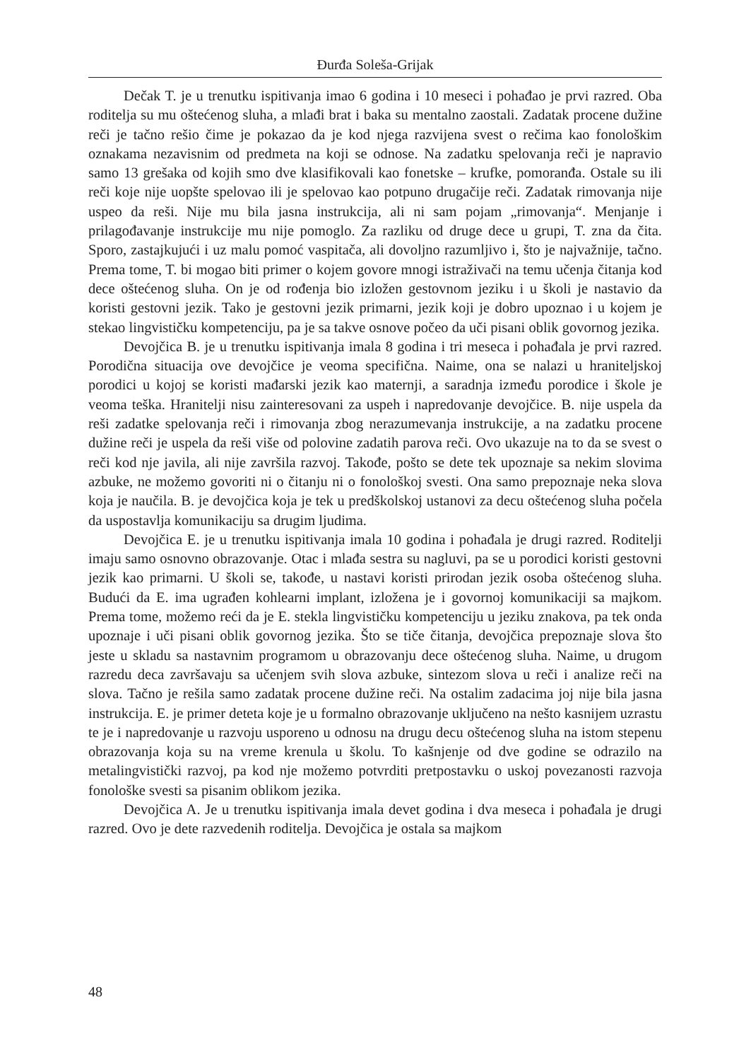Đurđa Soleša-Grijak
Dečak T. je u trenutku ispitivanja imao 6 godina i 10 meseci i pohađao je prvi razred. Oba roditelja su mu oštećenog sluha, a mlađi brat i baka su mentalno zaostali. Zadatak procene dužine reči je tačno rešio čime je pokazao da je kod njega razvijena svest o rečima kao fonološkim oznakama nezavisnim od predmeta na koji se odnose. Na zadatku spelovanja reči je napravio samo 13 grešaka od kojih smo dve klasifikovali kao fonetske – krufke, pomoranđa. Ostale su ili reči koje nije uopšte spelovao ili je spelovao kao potpuno drugačije reči. Zadatak rimovanja nije uspeo da reši. Nije mu bila jasna instrukcija, ali ni sam pojam „rimovanja“. Menjanje i prilagođavanje instrukcije mu nije pomoglo. Za razliku od druge dece u grupi, T. zna da čita. Sporo, zastajkujući i uz malu pomoć vaspitača, ali dovoljno razumljivo i, što je najvažnije, tačno. Prema tome, T. bi mogao biti primer o kojem govore mnogi istraživači na temu učenja čitanja kod dece oštećenog sluha. On je od rođenja bio izložen gestovnom jeziku i u školi je nastavio da koristi gestovni jezik. Tako je gestovni jezik primarni, jezik koji je dobro upoznao i u kojem je stekao lingvističku kompetenciju, pa je sa takve osnove počeo da uči pisani oblik govornog jezika.
Devojčica B. je u trenutku ispitivanja imala 8 godina i tri meseca i pohađala je prvi razred. Porodična situacija ove devojčice je veoma specifična. Naime, ona se nalazi u hraniteljskoj porodici u kojoj se koristi mađarski jezik kao maternji, a saradnja između porodice i škole je veoma teška. Hranitelji nisu zainteresovani za uspeh i napredovanje devojčice. B. nije uspela da reši zadatke spelovanja reči i rimovanja zbog nerazumevanja instrukcije, a na zadatku procene dužine reči je uspela da reši više od polovine zadatih parova reči. Ovo ukazuje na to da se svest o reči kod nje javila, ali nije završila razvoj. Takođe, pošto se dete tek upoznaje sa nekim slovima azbuke, ne možemo govoriti ni o čitanju ni o fonološkoj svesti. Ona samo prepoznaje neka slova koja je naučila. B. je devojčica koja je tek u predškolskoj ustanovi za decu oštećenog sluha počela da uspostavlja komunikaciju sa drugim ljudima.
Devojčica E. je u trenutku ispitivanja imala 10 godina i pohađala je drugi razred. Roditelji imaju samo osnovno obrazovanje. Otac i mlađa sestra su nagluvi, pa se u porodici koristi gestovni jezik kao primarni. U školi se, takođe, u nastavi koristi prirodan jezik osoba oštećenog sluha. Budući da E. ima ugrađen kohlearni implant, izložena je i govornoj komunikaciji sa majkom. Prema tome, možemo reći da je E. stekla lingvističku kompetenciju u jeziku znakova, pa tek onda upoznaje i uči pisani oblik govornog jezika. Što se tiče čitanja, devojčica prepoznaje slova što jeste u skladu sa nastavnim programom u obrazovanju dece oštećenog sluha. Naime, u drugom razredu deca završavaju sa učenjem svih slova azbuke, sintezom slova u reči i analize reči na slova. Tačno je rešila samo zadatak procene dužine reči. Na ostalim zadacima joj nije bila jasna instrukcija. E. je primer deteta koje je u formalno obrazovanje uključeno na nešto kasnijem uzrastu te je i napredovanje u razvoju usporeno u odnosu na drugu decu oštećenog sluha na istom stepenu obrazovanja koja su na vreme krenula u školu. To kašnjenje od dve godine se odrazilo na metalingvistički razvoj, pa kod nje možemo potvrditi pretpostavku o uskoj povezanosti razvoja fonološke svesti sa pisanim oblikom jezika.
Devojčica A. Je u trenutku ispitivanja imala devet godina i dva meseca i pohađala je drugi razred. Ovo je dete razvedenih roditelja. Devojčica je ostala sa majkom
48